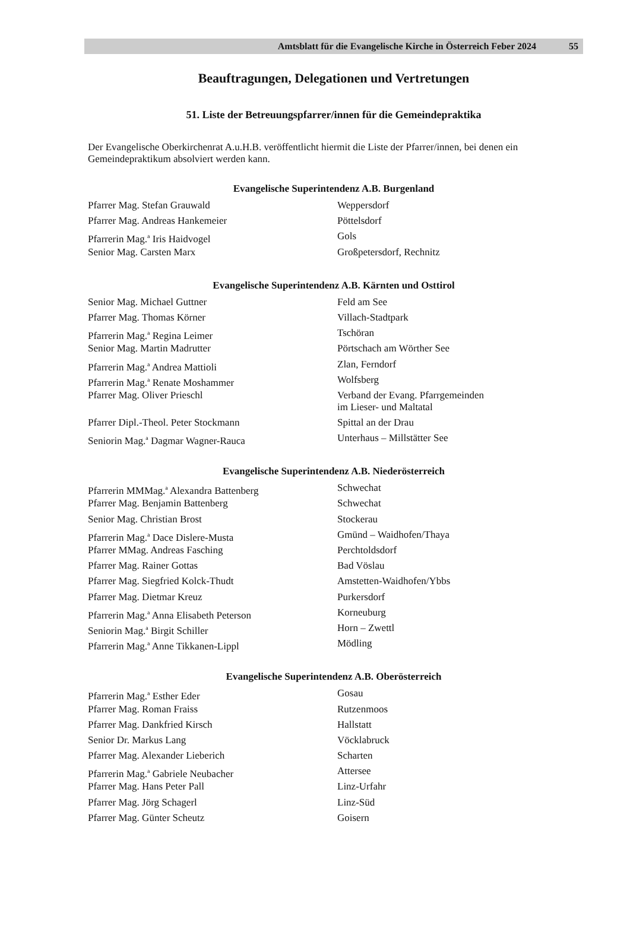Amtsblatt für die Evangelische Kirche in Österreich Feber 2024 55
Beauftragungen, Delegationen und Vertretungen
51. Liste der Betreuungspfarrer/innen für die Gemeindepraktika
Der Evangelische Oberkirchenrat A.u.H.B. veröffentlicht hiermit die Liste der Pfarrer/innen, bei denen ein Gemeindepraktikum absolviert werden kann.
Evangelische Superintendenz A.B. Burgenland
| Pfarrer Mag. Stefan Grauwald | Weppersdorf |
| Pfarrer Mag. Andreas Hankemeier | Pöttelsdorf |
| Pfarrerin Mag.<sup>a</sup> Iris Haidvogel | Gols |
| Senior Mag. Carsten Marx | Großpetersdorf, Rechnitz |
Evangelische Superintendenz A.B. Kärnten und Osttirol
| Senior Mag. Michael Guttner | Feld am See |
| Pfarrer Mag. Thomas Körner | Villach-Stadtpark |
| Pfarrerin Mag.<sup>a</sup> Regina Leimer | Tschöran |
| Senior Mag. Martin Madrutter | Pörtschach am Wörther See |
| Pfarrerin Mag.<sup>a</sup> Andrea Mattioli | Zlan, Ferndorf |
| Pfarrerin Mag.<sup>a</sup> Renate Moshammer | Wolfsberg |
| Pfarrer Mag. Oliver Prieschl | Verband der Evang. Pfarrgemeinden im Lieser- und Maltatal |
| Pfarrer Dipl.-Theol. Peter Stockmann | Spittal an der Drau |
| Seniorin Mag.<sup>a</sup> Dagmar Wagner-Rauca | Unterhaus – Millstätter See |
Evangelische Superintendenz A.B. Niederösterreich
| Pfarrerin MMMag.<sup>a</sup> Alexandra Battenberg | Schwechat |
| Pfarrer Mag. Benjamin Battenberg | Schwechat |
| Senior Mag. Christian Brost | Stockerau |
| Pfarrerin Mag.<sup>a</sup> Dace Dislere-Musta | Gmünd – Waidhofen/Thaya |
| Pfarrer MMag. Andreas Fasching | Perchtoldsdorf |
| Pfarrer Mag. Rainer Gottas | Bad Vöslau |
| Pfarrer Mag. Siegfried Kolck-Thudt | Amstetten-Waidhofen/Ybbs |
| Pfarrer Mag. Dietmar Kreuz | Purkersdorf |
| Pfarrerin Mag.<sup>a</sup> Anna Elisabeth Peterson | Korneuburg |
| Seniorin Mag.<sup>a</sup> Birgit Schiller | Horn – Zwettl |
| Pfarrerin Mag.<sup>a</sup> Anne Tikkanen-Lippl | Mödling |
Evangelische Superintendenz A.B. Oberösterreich
| Pfarrerin Mag.<sup>a</sup> Esther Eder | Gosau |
| Pfarrer Mag. Roman Fraiss | Rutzenmoos |
| Pfarrer Mag. Dankfried Kirsch | Hallstatt |
| Senior Dr. Markus Lang | Vöcklabruck |
| Pfarrer Mag. Alexander Lieberich | Scharten |
| Pfarrerin Mag.<sup>a</sup> Gabriele Neubacher | Attersee |
| Pfarrer Mag. Hans Peter Pall | Linz-Urfahr |
| Pfarrer Mag. Jörg Schagerl | Linz-Süd |
| Pfarrer Mag. Günter Scheutz | Goisern |